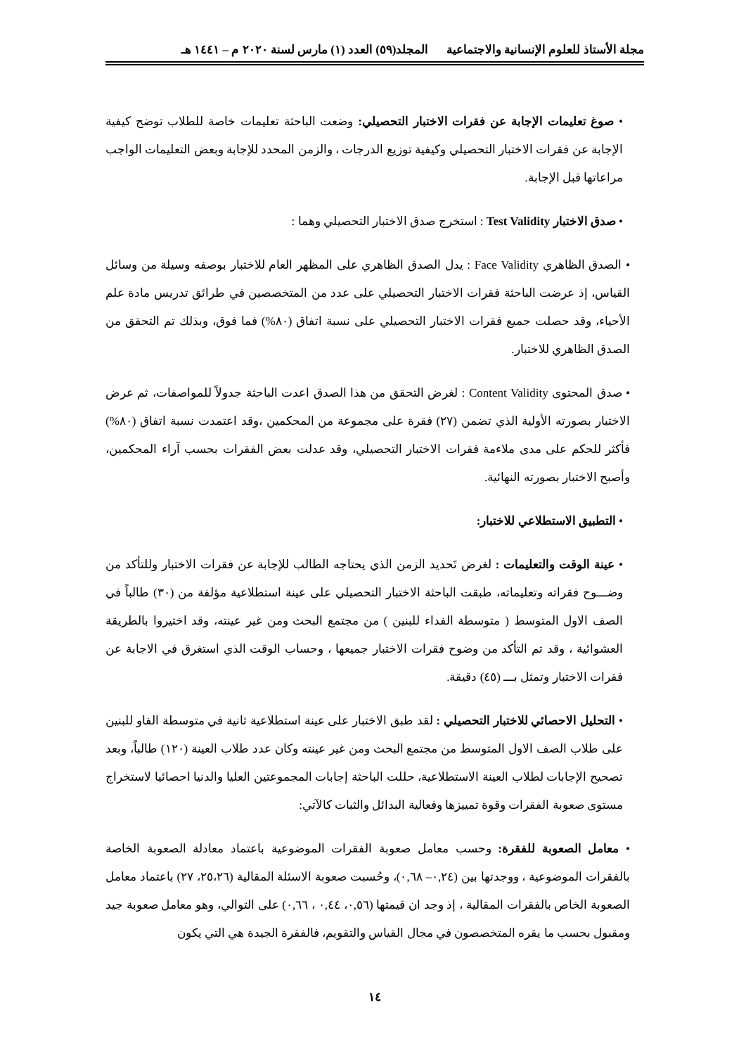مجلة الأستاذ للعلوم الإنسانية والاجتماعية المجلد(٥٩) العدد (١) مارس لسنة ٢٠٢٠ م – ١٤٤١ هـ
• صوغ تعليمات الإجابة عن فقرات الاختبار التحصيلي: وضعت الباحثة تعليمات خاصة للطلاب توضح كيفية الإجابة عن فقرات الاختبار التحصيلي وكيفية توزيع الدرجات ، والزمن المحدد للإجابة وبعض التعليمات الواجب مراعاتها قبل الإجابة.
• صدق الاختبار Test Validity : استخرج صدق الاختبار التحصيلي وهما :
• الصدق الظاهري Face Validity : يدل الصدق الظاهري على المظهر العام للاختبار بوصفه وسيلة من وسائل القياس، إذ عرضت الباحثة فقرات الاختبار التحصيلي على عدد من المتخصصين في طرائق تدريس مادة علم الأحياء، وقد حصلت جميع فقرات الاختبار التحصيلي على نسبة اتفاق (٨٠%) فما فوق، وبذلك تم التحقق من الصدق الظاهري للاختبار.
• صدق المحتوى Content Validity : لغرض التحقق من هذا الصدق اعدت الباحثة جدولاً للمواصفات، ثم عرض الاختبار بصورته الأولية الذي تضمن (٢٧) فقرة على مجموعة من المحكمين ،وقد اعتمدت نسبة اتفاق (٨٠%) فأكثر للحكم على مدى ملاءمة فقرات الاختبار التحصيلي، وقد عدلت بعض الفقرات بحسب آراء المحكمين، وأصبح الاختبار بصورته النهائية.
• التطبيق الاستطلاعي للاختبار:
• عينة الوقت والتعليمات : لغرض تَحديد الزمن الذي يحتاجه الطالب للإجابة عن فقرات الاختبار وللتأكد من وضـــوح فقراته وتعليماته، طبقت الباحثة الاختبار التحصيلي على عينة استطلاعية مؤلفة من (٣٠) طالباً في الصف الاول المتوسط ( متوسطة الفداء للبنين ) من مجتمع البحث ومن غير عينته، وقد اختيروا بالطريقة العشوائية ، وقد تم التأكد من وضوح فقرات الاختبار جميعها ، وحساب الوقت الذي استغرق في الاجابة عن فقرات الاختبار وتمثل بـــ (٤٥) دقيقة.
• التحليل الاحصائي للاختبار التحصيلي : لقد طبق الاختبار على عينة استطلاعية ثانية في متوسطة الفاو للبنين على طلاب الصف الاول المتوسط من مجتمع البحث ومن غير عينته وكان عدد طلاب العينة (١٢٠) طالباً، وبعد تصحيح الإجابات لطلاب العينة الاستطلاعية، حللت الباحثة إجابات المجموعتين العليا والدنيا احصائيا لاستخراج مستوى صعوبة الفقرات وقوة تمييزها وفعالية البدائل والثبات كالآتي:
• معامل الصعوبة للفقرة: وحسب معامل صعوبة الفقرات الموضوعية باعتماد معادلة الصعوبة الخاصة بالفقرات الموضوعية ، ووجدتها بين (٠,٢٤– ٠,٦٨)، وحُسبت صعوبة الاسئلة المقالية (٢٥،٢٦، ٢٧) باعتماد معامل الصعوبة الخاص بالفقرات المقالية ، إذ وجد ان قيمتها (٠,٥٦، ٠,٤٤ ، ٠,٦٦) على التوالي، وهو معامل صعوبة جيد ومقبول بحسب ما يقره المتخصصون في مجال القياس والتقويم، فالفقرة الجيدة هي التي يكون
١٤